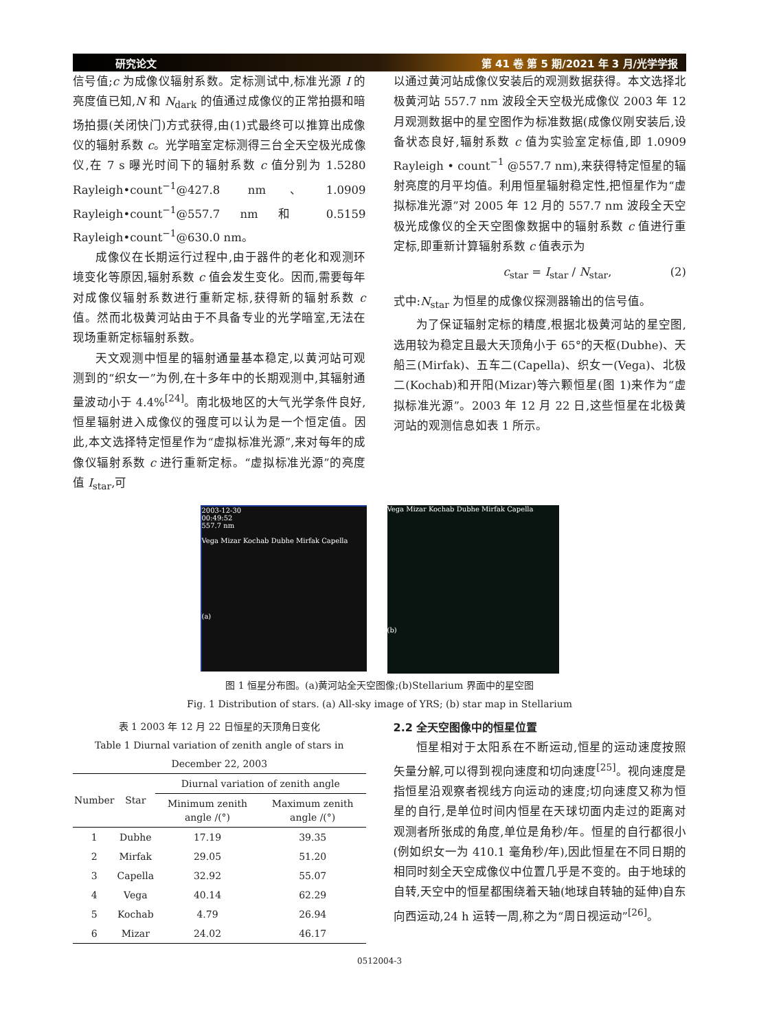研究论文 第 41 卷 第 5 期/2021 年 3 月/光学学报
信号值;c 为成像仪辐射系数。定标测试中,标准光源 I 的亮度值已知,N 和 N<sub>dark</sub> 的值通过成像仪的正常拍摄和暗场拍摄(关闭快门)方式获得,由(1)式最终可以推算出成像仪的辐射系数 c。光学暗室定标测得三台全天空极光成像仪,在 7 s 曝光时间下的辐射系数 c 值分别为 1.5280 Rayleigh•count<sup>−1</sup>@427.8 nm、1.0909 Rayleigh•count<sup>−1</sup>@557.7 nm 和 0.5159 Rayleigh•count<sup>−1</sup>@630.0 nm。
成像仪在长期运行过程中,由于器件的老化和观测环境变化等原因,辐射系数 c 值会发生变化。因而,需要每年对成像仪辐射系数进行重新定标,获得新的辐射系数 c 值。然而北极黄河站由于不具备专业的光学暗室,无法在现场重新定标辐射系数。
天文观测中恒星的辐射通量基本稳定,以黄河站可观测到的“织女一”为例,在十多年中的长期观测中,其辐射通量波动小于 4.4%<sup>[24]</sup>。南北极地区的大气光学条件良好,恒星辐射进入成像仪的强度可以认为是一个恒定值。因此,本文选择特定恒星作为“虚拟标准光源”,来对每年的成像仪辐射系数 c 进行重新定标。“虚拟标准光源”的亮度值 I<sub>star</sub>,可
以通过黄河站成像仪安装后的观测数据获得。本文选择北极黄河站 557.7 nm 波段全天空极光成像仪 2003 年 12 月观测数据中的星空图作为标准数据(成像仪刚安装后,设备状态良好,辐射系数 c 值为实验室定标值,即 1.0909 Rayleigh • count<sup>−1</sup> @557.7 nm),来获得特定恒星的辐射亮度的月平均值。利用恒星辐射稳定性,把恒星作为“虚拟标准光源”对 2005 年 12 月的 557.7 nm 波段全天空极光成像仪的全天空图像数据中的辐射系数 c 值进行重定标,即重新计算辐射系数 c 值表示为
c<sub>star</sub> = I<sub>star</sub> / N<sub>star</sub>, (2)
式中:N<sub>star</sub> 为恒星的成像仪探测器输出的信号值。
为了保证辐射定标的精度,根据北极黄河站的星空图,选用较为稳定且最大天顶角小于 65°的天枢(Dubhe)、天船三(Mirfak)、五车二(Capella)、织女一(Vega)、北极二(Kochab)和开阳(Mizar)等六颗恒星(图 1)来作为“虚拟标准光源”。2003 年 12 月 22 日,这些恒星在北极黄河站的观测信息如表 1 所示。
2003-12-30
00:49:52
557.7 nm
Vega Mizar Kochab Dubhe Mirfak Capella
(a)
Vega Mizar Kochab Dubhe Mirfak Capella
(b)
图 1 恒星分布图。(a)黄河站全天空图像;(b)Stellarium 界面中的星空图
Fig. 1 Distribution of stars. (a) All-sky image of YRS; (b) star map in Stellarium
表 1 2003 年 12 月 22 日恒星的天顶角日变化
Table 1 Diurnal variation of zenith angle of stars in December 22, 2003
| Number | Star | Diurnal variation of zenith angle | |
| --- | --- | --- | --- |
| | | Minimum zenith angle /(°) | Maximum zenith angle /(°) |
| 1 | Dubhe | 17.19 | 39.35 |
| 2 | Mirfak | 29.05 | 51.20 |
| 3 | Capella | 32.92 | 55.07 |
| 4 | Vega | 40.14 | 62.29 |
| 5 | Kochab | 4.79 | 26.94 |
| 6 | Mizar | 24.02 | 46.17 |
2.2 全天空图像中的恒星位置
恒星相对于太阳系在不断运动,恒星的运动速度按照矢量分解,可以得到视向速度和切向速度<sup>[25]</sup>。视向速度是指恒星沿观察者视线方向运动的速度;切向速度又称为恒星的自行,是单位时间内恒星在天球切面内走过的距离对观测者所张成的角度,单位是角秒/年。恒星的自行都很小(例如织女一为 410.1 毫角秒/年),因此恒星在不同日期的相同时刻全天空成像仪中位置几乎是不变的。由于地球的自转,天空中的恒星都围绕着天轴(地球自转轴的延伸)自东向西运动,24 h 运转一周,称之为“周日视运动”<sup>[26]</sup>。
0512004-3